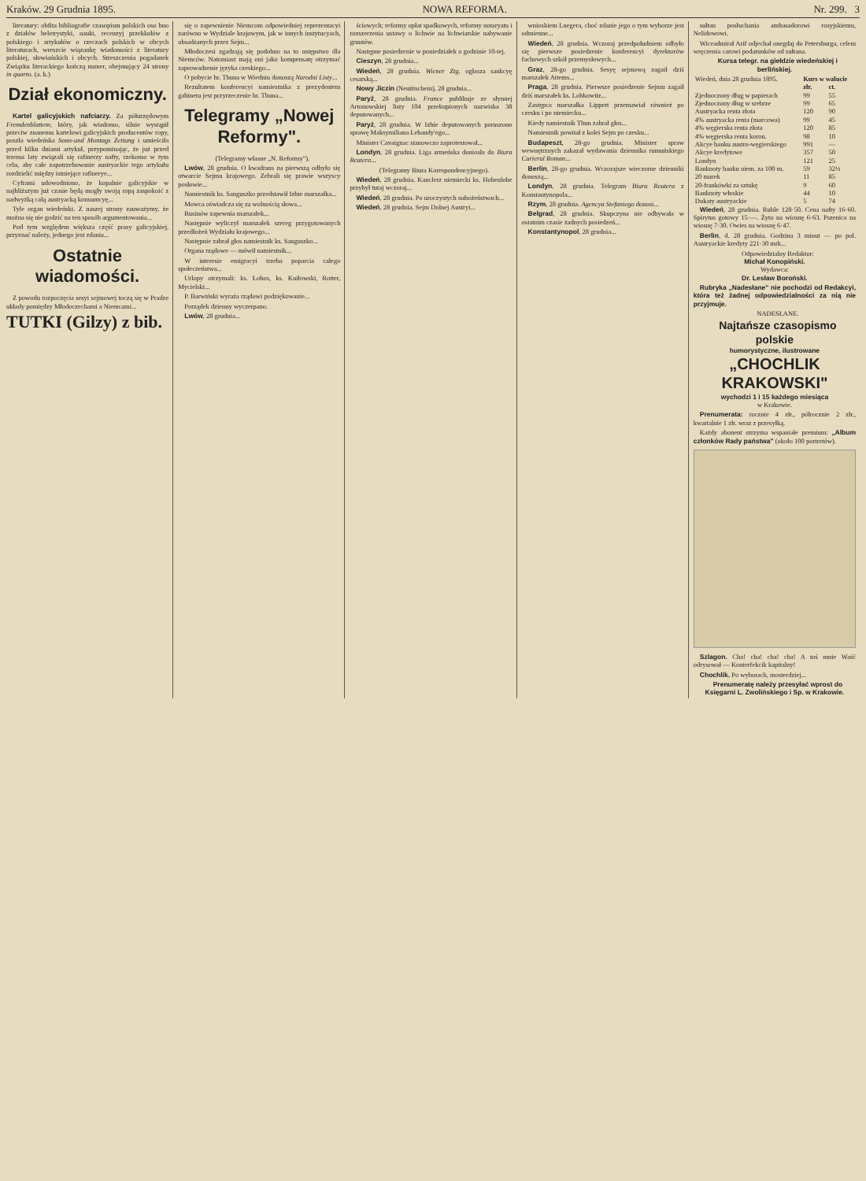Kraków. 29 Grudnia 1895. NOWA REFORMA. Nr. 299. 3
literatury: obfita bibliografie czasopism polskich oso bno z działów beletrystyki, nauki, recenzyj przekładów z polskiego i artykułów o rzeczach polskich w obcych literaturach, wreszcie wiązankę wiadomości z literatury polskiej, słowiańskich i obcych. Streszczenia pogadanek Związku literackiego kończą numer, obejmujący 24 strony in quarto. (a. k.)
Dział ekonomiczny.
Kartel galicyjskich nafciarzy. Za półurzędowym Fremdenblattem, który, jak wiadomo, silnie wystąpił przeciw znanemu kartelowi galicyjskich producentów ropy, poszła wiedeńska Sonn-und Montags Zeitung i umieściła przed kilku dniami artykuł, przypominając, że już przed trzema laty związali się rafinerzy nafty, rzekomo w tym celu, aby całe zapotrzebowanie austryackie tego artykułu rozdzielić między istniejące rafinerye...
Cyframi udowodniono, że kopalnie galicyjskie w najbliższym już czasie będą mogły swoją ropą zaspokoić z nadwyżką całą austryacką konsumcyę...
Tyle organ wiedeński. Z naszej strony zauważymy, że można się nie godzić na ten sposób argumentowania...
Pod tym względem większa część prasy galicyjskiej, przyznać należy, jednego jest zdania...
Ostatnie wiadomości.
Z powodu rozpoczęcia sesyi sejmowej toczą się w Pradze układy pomiędzy Młodoczechami a Niemcami...
TUTKI (Gilzy) z bib.
się o zapewnienie Niemcom odpowiedniej reprezentacyi zarówno w Wydziale krajowym, jak w innych instytucyach, obsadzanych przez Sejm...
Młodoczesi zgadzają się podobno na to ustępstwo dla Niemców. Natomiast mają oni jako kompensatę otrzymać zaprowadzenie języka czeskiego...
O pobycie hr. Thuna w Wiedniu donoszą Narodni Listy...
Rezultatem konferencyi namiestnika z prezydentem gabinetu jest przyrzeczenie hr. Thuna...
Telegramy „Nowej Reformy".
(Telegramy własne „N. Reformy").
Lwów, 28 grudnia. O kwadrans na pierwszą odbyło się otwarcie Sejmu krajowego. Zebrali się prawie wszyscy posłowie...
Namiestnik ks. Sanguszko przedstawił Izbie marszałka...
Mowca oświadcza się za wolnością słowa...
Rusinów zapewnia marszałek...
Następnie wyliczył marszałek szereg przygotowanych przedłożeń Wydziału krajowego...
Następnie zabrał głos namiestnik ks. Sanguszko...
Organa rządowe — mówił namiestnik...
W interesie emigracyi trzeba poparcia całego społeczeństwa...
Urlopy otrzymali: ks. Łobos, ks. Kuiłowski, Rotter, Mycielski...
P. Barwiński wyraża rządowi podziękowanie...
Porządek dzienny wyczerpano.
Lwów, 28 grudnia...
ściowych; reformy opłat spadkowych, reformy notaryatu i rozszerzenia ustawy o lichwie na lichwiarskie nabywanie gruntów.
Następne posiedzenie w poniedziałek o godzinie 10-tej.
Cieszyn, 28 grudnia...
Wiedeń, 28 grudnia. Wiener Ztg. ogłasza sankcyę cesarską...
Nowy Jiczin (Neutitschein), 28 grudnia...
Paryż, 28 grudnia. France publikuje ze słynnej Artonowskiej listy 104 przekupionych nazwiska 38 deputowanych...
Paryż, 28 grudnia. W Izbie deputowanych poruszono sprawę Maksymiliana Lebaudy'ego...
Minister Cavaignac stanowczo zaprotestował...
Londyn, 28 grudnia. Liga armeńska doniosła do Biura Reutera...
(Telegramy Biura Korespondencyjnego).
Wiedeń, 28 grudnia. Kanclerz niemiecki ks. Hohenlohe przybył tutaj wczoraj...
Wiedeń, 28 grudnia. Po uroczystych nabożeństwach...
Wiedeń, 28 grudnia. Sejm Dolnej Austryi...
wnioskiem Luegera, choć zdanie jego o tym wyborze jest odmienne...
Wiedeń, 28 grudnia. Wczoraj przedpołudniem odbyło się pierwsze posiedzenie konferencyi dyrektorów fachowych szkół przemysłowych...
Graz, 28-go grudnia. Sesyę sejmową zagaił dziś marszałek Attems...
Praga, 28 grudnia. Pierwsze posiedzenie Sejmu zagaił dziś marszałek ks. Lobkowitz...
Zastępca marszałka Lippert przemawiał również po czesku i po niemiecku...
Kiedy namiestnik Thun zabrał głos...
Namiestnik powitał z kolei Sejm po czesku...
Budapeszt, 28-go grudnia. Minister spraw wewnętrznych zakazał wydawania dziennika rumuńskiego Curierul Roman...
Berlin, 28-go grudnia. Wczorajsze wieczorne dzienniki donoszą...
Londyn, 28 grudnia. Telegram Biura Reutera z Konstantynopola...
Rzym, 28 grudnia. Agencya Stefaniego donosi...
Belgrad, 28 grudnia. Skupczyna nie odbywała w ostatnim czasie żadnych posiedzeń...
Konstantynopol, 28 grudnia...
sułtan posłuchania ambasadorowi rosyjskiemu, Nelidowowi.
Wiceadmirał Arif odjechał onegdaj do Petersburga, celem wręczenia carowi podarunków od sułtana.
Kursa telegr. na giełdzie wiedeńskiej i berlińskiej.
| Wiedeń, dnia 28 grudnia 1895. | Kurs w walucie | |
| | złr. | ct. |
| Zjednoczony dług w papierach | 99 | 55 |
| Zjednoczony dług w srebrze | 99 | 65 |
| Austryacka renta złota | 120 | 90 |
| 4% austryacka renta (marcowa) | 99 | 45 |
| 4% węgierska renta złota | 120 | 85 |
| 4% węgierska renta koron. | 98 | 10 |
| Akcye banku austro-węgierskiego | 991 | — |
| Akcye kredytowe | 357 | 50 |
| Londyn | 121 | 25 |
| Banknoty banku niem. za 100 m. | 59 | 32½ |
| 20 marek | 11 | 85 |
| 20-frankówki za sztukę | 9 | 60 |
| Banknoty włoskie | 44 | 10 |
| Dukaty austryackie | 5 | 74 |
Wiedeń, 28 grudnia. Ruble 128·50. Cena nafty 16·60. Spirytus gotowy 15·—. Żyto na wiosnę 6·63. Pszenica na wiosnę 7·30. Owies na wiosnę 6·47.
Berlin, d. 28 grudnia. Godzina 3 minut — po poł. Austryackie kredyty 221·30 mrk...
Odpowiedzialny Redaktor:
Michał Konopiński.
Wydawca:
Dr. Lesław Boroński.
Rubryka „Nadesłane" nie pochodzi od Redakcyi, która też żadnej odpowiedzialności za nią nie przyjmuje.
NADESŁANE.
Najtańsze czasopismo polskie
humorystyczne, ilustrowane
„CHOCHLIK KRAKOWSKI"
wychodzi 1 i 15 każdego miesiąca
w Krakowie.
Prenumerata: rocznie 4 złr., półrocznie 2 złr., kwartalnie 1 złr. wraz z przesyłką.
Każdy abonent otrzyma wspaniałe premium: „Album członków Rady państwa" (około 100 portretów).
Szlagon. Cha! cha! cha! cha! A toś mnie Waść odrysował — Konterfekcik kapitalny!
Chochlik. Po wyborach, mosterdziej...
Prenumeratę należy przesyłać wprost do Księgarni L. Zwolińskiego i Sp. w Krakowie.